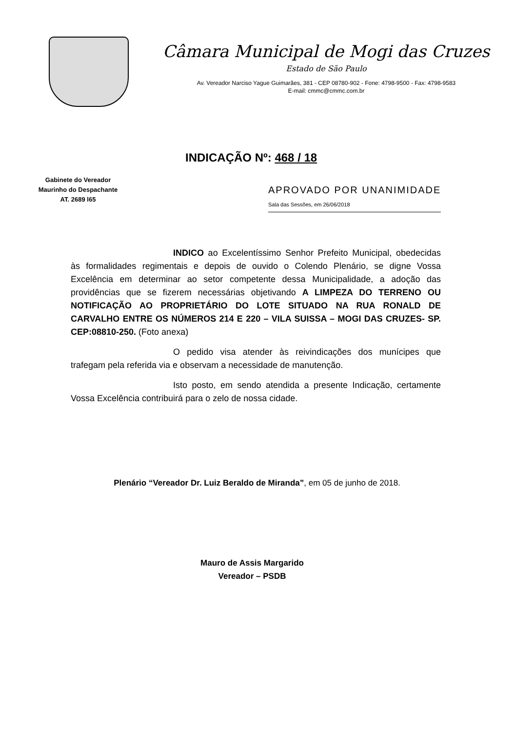Câmara Municipal de Mogi das Cruzes
Estado de São Paulo
Av. Vereador Narciso Yague Guimarães, 381 - CEP 08780-902 - Fone: 4798-9500 - Fax: 4798-9583
E-mail: cmmc@cmmc.com.br
INDICAÇÃO Nº: 468 / 18
Gabinete do Vereador
Maurinho do Despachante
AT. 2689 l65
APROVADO POR UNANIMIDADE
Sala das Sessões, em 26/06/2018
INDICO ao Excelentíssimo Senhor Prefeito Municipal, obedecidas às formalidades regimentais e depois de ouvido o Colendo Plenário, se digne Vossa Excelência em determinar ao setor competente dessa Municipalidade, a adoção das providências que se fizerem necessárias objetivando A LIMPEZA DO TERRENO OU NOTIFICAÇÃO AO PROPRIETÁRIO DO LOTE SITUADO NA RUA RONALD DE CARVALHO ENTRE OS NÚMEROS 214 E 220 – VILA SUISSA – MOGI DAS CRUZES- SP. CEP:08810-250. (Foto anexa)
O pedido visa atender às reivindicações dos munícipes que trafegam pela referida via e observam a necessidade de manutenção.
Isto posto, em sendo atendida a presente Indicação, certamente Vossa Excelência contribuirá para o zelo de nossa cidade.
Plenário “Vereador Dr. Luiz Beraldo de Miranda”, em 05 de junho de 2018.
Mauro de Assis Margarido
Vereador – PSDB